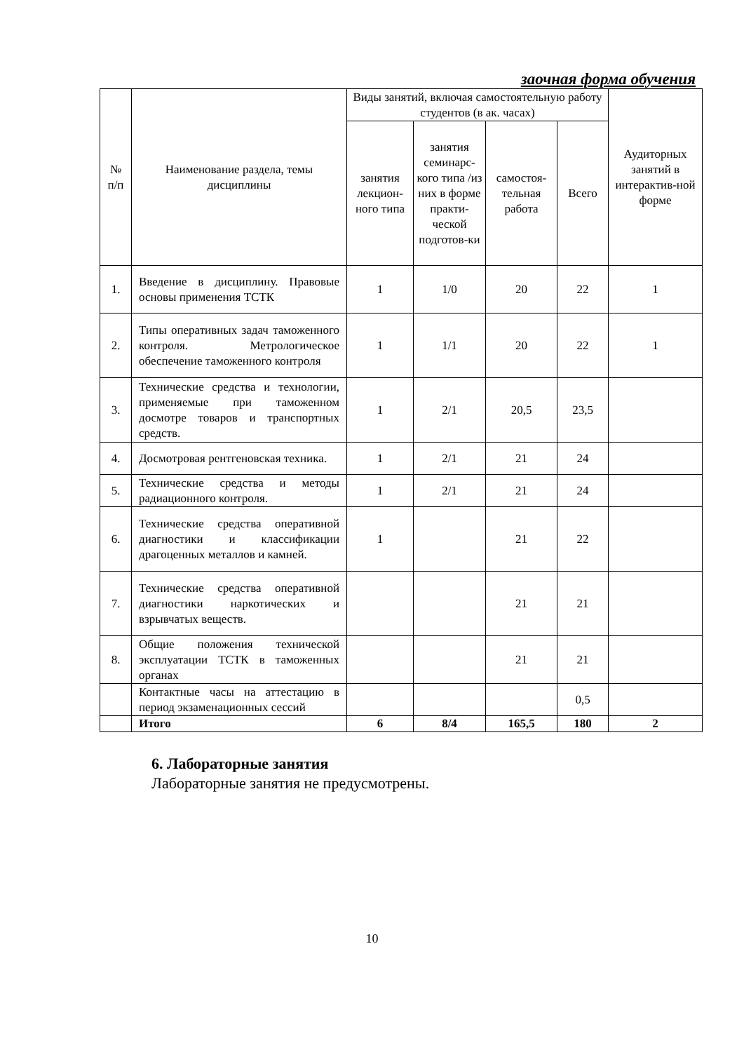заочная форма обучения
| № п/п | Наименование раздела, темы дисциплины | Виды занятий, включая самостоятельную работу студентов (в ак. часах) | | | | Аудиторных занятий в интерактив-ной форме |
| --- | --- | --- | --- | --- | --- | --- |
| | | занятия лекцион-ного типа | занятия семинарс-кого типа /из них в форме практи-ческой подготов-ки | самостоя-тельная работа | Всего | |
| 1. | Введение в дисциплину. Правовые основы применения ТСТК | 1 | 1/0 | 20 | 22 | 1 |
| 2. | Типы оперативных задач таможенного контроля. Метрологическое обеспечение таможенного контроля | 1 | 1/1 | 20 | 22 | 1 |
| 3. | Технические средства и технологии, применяемые при таможенном досмотре товаров и транспортных средств. | 1 | 2/1 | 20,5 | 23,5 | |
| 4. | Досмотровая рентгеновская техника. | 1 | 2/1 | 21 | 24 | |
| 5. | Технические средства и методы радиационного контроля. | 1 | 2/1 | 21 | 24 | |
| 6. | Технические средства оперативной диагностики и классификации драгоценных металлов и камней. | 1 | | 21 | 22 | |
| 7. | Технические средства оперативной диагностики наркотических и взрывчатых веществ. | | | 21 | 21 | |
| 8. | Общие положения технической эксплуатации ТСТК в таможенных органах | | | 21 | 21 | |
| | Контактные часы на аттестацию в период экзаменационных сессий | | | | 0,5 | |
| | Итого | 6 | 8/4 | 165,5 | 180 | 2 |
6. Лабораторные занятия
Лабораторные занятия не предусмотрены.
10